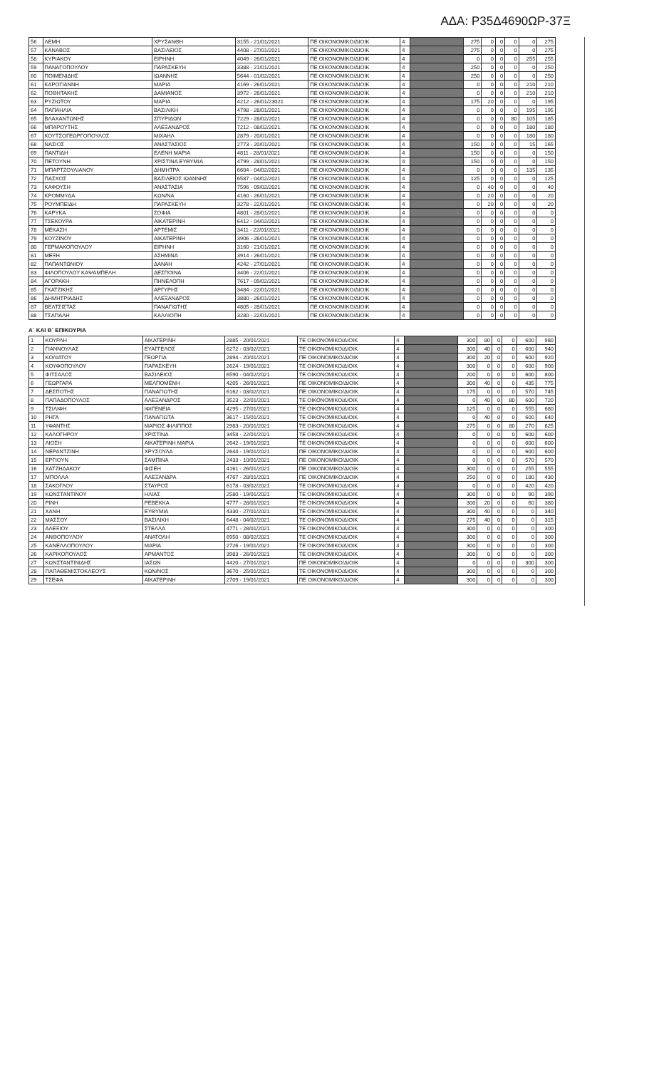ΑΔΑ: Ρ35Δ4690ΩΡ-37Ξ
| 56 | ΛΕΜΗ | ΧΡΥΣΑΝΘΗ | 3155 - 21/01/2021 | ΠΕ ΟΙΚΟΝΟΜΙΚΟ/ΔΙΟΙΚ | 4 | | 275 | 0 | 0 | 0 | 0 | 275 |
| 57 | ΚΑΝΑΒΟΣ | ΒΑΣΙΛΕΙΟΣ | 4408 - 27/01/2021 | ΠΕ ΟΙΚΟΝΟΜΙΚΟ/ΔΙΟΙΚ | 4 | | 275 | 0 | 0 | 0 | 0 | 275 |
| 58 | ΚΥΡΙΑΚΟΥ | ΕΙΡΗΝΗ | 4049 - 26/01/2021 | ΠΕ ΟΙΚΟΝΟΜΙΚΟ/ΔΙΟΙΚ | 4 | | 0 | 0 | 0 | 0 | 255 | 255 |
| 59 | ΠΑΝΑΓΟΠΟΥΛΟΥ | ΠΑΡΑΣΚΕΥΗ | 3388 - 21/01/2021 | ΠΕ ΟΙΚΟΝΟΜΙΚΟ/ΔΙΟΙΚ | 4 | | 250 | 0 | 0 | 0 | 0 | 250 |
| 60 | ΠΟΙΜΕΝΙΔΗΣ | ΙΩΑΝΝΗΣ | 5644 - 01/02/2021 | ΠΕ ΟΙΚΟΝΟΜΙΚΟ/ΔΙΟΙΚ | 4 | | 250 | 0 | 0 | 0 | 0 | 250 |
| 61 | ΚΑΡΟΓΙΑΝΝΗ | ΜΑΡΙΑ | 4169 - 26/01/2021 | ΠΕ ΟΙΚΟΝΟΜΙΚΟ/ΔΙΟΙΚ | 4 | | 0 | 0 | 0 | 0 | 210 | 210 |
| 62 | ΠΟΘΗΤΑΚΗΣ | ΔΑΜΙΑΝΟΣ | 3972 - 26/01/2021 | ΠΕ ΟΙΚΟΝΟΜΙΚΟ/ΔΙΟΙΚ | 4 | | 0 | 0 | 0 | 0 | 210 | 210 |
| 63 | ΡΥΖΙΩΤΟΥ | ΜΑΡΙΑ | 4212 - 26/01/23021 | ΠΕ ΟΙΚΟΝΟΜΙΚΟ/ΔΙΟΙΚ | 4 | | 175 | 20 | 0 | 0 | 0 | 195 |
| 64 | ΠΑΠΑΗΛΙΑ | ΒΑΣΙΛΙΚΗ | 4798 - 28/01/2021 | ΠΕ ΟΙΚΟΝΟΜΙΚΟ/ΔΙΟΙΚ | 4 | | 0 | 0 | 0 | 0 | 195 | 195 |
| 65 | ΒΛΑΧΑΝΤΩΝΗΣ | ΣΠΥΡΙΔΩΝ | 7229 - 28/02/2021 | ΠΕ ΟΙΚΟΝΟΜΙΚΟ/ΔΙΟΙΚ | 4 | | 0 | 0 | 0 | 80 | 105 | 185 |
| 66 | ΜΠΑΡΟΥΤΗΣ | ΑΛΕΞΑΝΔΡΟΣ | 7212 - 08/02/2021 | ΠΕ ΟΙΚΟΝΟΜΙΚΟ/ΔΙΟΙΚ | 4 | | 0 | 0 | 0 | 0 | 180 | 180 |
| 67 | ΚΟΥΤΣΟΓΕΩΡΓΟΠΟΥΛΟΣ | ΜΙΧΑΗΛ | 2879 - 20/01/2021 | ΠΕ ΟΙΚΟΝΟΜΙΚΟ/ΔΙΟΙΚ | 4 | | 0 | 0 | 0 | 0 | 180 | 180 |
| 68 | ΝΑΣΙΟΣ | ΑΝΑΣΤΑΣΙΟΣ | 2773 - 20/01/2021 | ΠΕ ΟΙΚΟΝΟΜΙΚΟ/ΔΙΟΙΚ | 4 | | 150 | 0 | 0 | 0 | 15 | 165 |
| 69 | ΠΑΝΤΙΔΗ | ΕΛΕΝΗ ΜΑΡΙΑ | 4811 - 28/01/2021 | ΠΕ ΟΙΚΟΝΟΜΙΚΟ/ΔΙΟΙΚ | 4 | | 150 | 0 | 0 | 0 | 0 | 150 |
| 70 | ΠΕΤΟΥΝΗ | ΧΡΙΣΤΙΝΑ ΕΥΘΥΜΙΑ | 4799 - 28/01/2021 | ΠΕ ΟΙΚΟΝΟΜΙΚΟ/ΔΙΟΙΚ | 4 | | 150 | 0 | 0 | 0 | 0 | 150 |
| 71 | ΜΠΑΡΤΖΟΥΛΙΑΝΟΥ | ΔΗΜΗΤΡΑ | 6604 - 04/02/2021 | ΠΕ ΟΙΚΟΝΟΜΙΚΟ/ΔΙΟΙΚ | 4 | | 0 | 0 | 0 | 0 | 135 | 135 |
| 72 | ΠΑΣΧΟΣ | ΒΑΣΙΛΕΙΟΣ ΙΩΑΝΝΗΣ | 6587 - 04/02/2021 | ΠΕ ΟΙΚΟΝΟΜΙΚΟ/ΔΙΟΙΚ | 4 | | 125 | 0 | 0 | 0 | 0 | 125 |
| 73 | ΚΑΦΟΥΣΗ | ΑΝΑΣΤΑΣΙΑ | 7596 - 09/02/2021 | ΠΕ ΟΙΚΟΝΟΜΙΚΟ/ΔΙΟΙΚ | 4 | | 0 | 40 | 0 | 0 | 0 | 40 |
| 74 | ΚΡΟΜΜΥΔΑ | ΚΩΝ/ΝΑ | 4160 - 26/01/2021 | ΠΕ ΟΙΚΟΝΟΜΙΚΟ/ΔΙΟΙΚ | 4 | | 0 | 20 | 0 | 0 | 0 | 20 |
| 75 | ΡΟΥΜΠΕΙΔΗ | ΠΑΡΑΣΚΕΥΗ | 3278 - 22/01/2021 | ΠΕ ΟΙΚΟΝΟΜΙΚΟ/ΔΙΟΙΚ | 4 | | 0 | 20 | 0 | 0 | 0 | 20 |
| 76 | ΚΑΡΥΚΑ | ΣΟΦΙΑ | 4801 - 28/01/2021 | ΠΕ ΟΙΚΟΝΟΜΙΚΟ/ΔΙΟΙΚ | 4 | | 0 | 0 | 0 | 0 | 0 | 0 |
| 77 | ΤΣΕΚΟΥΡΑ | ΑΙΚΑΤΕΡΙΝΗ | 6412 - 04/02/2021 | ΠΕ ΟΙΚΟΝΟΜΙΚΟ/ΔΙΟΙΚ | 4 | | 0 | 0 | 0 | 0 | 0 | 0 |
| 78 | ΜΕΚΑΣΗ | ΑΡΤΕΜΙΣ | 3411 - 22/01/2021 | ΠΕ ΟΙΚΟΝΟΜΙΚΟ/ΔΙΟΙΚ | 4 | | 0 | 0 | 0 | 0 | 0 | 0 |
| 79 | ΚΟΥΖΙΝΟΥ | ΑΙΚΑΤΕΡΙΝΗ | 3906 - 26/01/2021 | ΠΕ ΟΙΚΟΝΟΜΙΚΟ/ΔΙΟΙΚ | 4 | | 0 | 0 | 0 | 0 | 0 | 0 |
| 80 | ΓΕΡΜΑΚΟΠΟΥΛΟΥ | ΕΙΡΗΝΗ | 3160 - 21/01/2021 | ΠΕ ΟΙΚΟΝΟΜΙΚΟ/ΔΙΟΙΚ | 4 | | 0 | 0 | 0 | 0 | 0 | 0 |
| 81 | ΜΕΞΗ | ΑΣΗΜΙΝΑ | 3914 - 26/01/2021 | ΠΕ ΟΙΚΟΝΟΜΙΚΟ/ΔΙΟΙΚ | 4 | | 0 | 0 | 0 | 0 | 0 | 0 |
| 82 | ΠΑΠΑΝΤΩΝΙΟΥ | ΔΑΝΑΗ | 4242 - 27/01/2021 | ΠΕ ΟΙΚΟΝΟΜΙΚΟ/ΔΙΟΙΚ | 4 | | 0 | 0 | 0 | 0 | 0 | 0 |
| 83 | ΦΙΛΟΠΟΥΛΟΥ ΚΑΨΑΜΠΕΛΗ | ΔΕΣΠΟΙΝΑ | 3406 - 22/01/2021 | ΠΕ ΟΙΚΟΝΟΜΙΚΟ/ΔΙΟΙΚ | 4 | | 0 | 0 | 0 | 0 | 0 | 0 |
| 84 | ΑΓΟΡΑΚΗ | ΠΗΝΕΛΟΠΗ | 7617 - 09/02/2021 | ΠΕ ΟΙΚΟΝΟΜΙΚΟ/ΔΙΟΙΚ | 4 | | 0 | 0 | 0 | 0 | 0 | 0 |
| 85 | ΓΚΑΤΖΙΚΗΣ | ΑΡΓΥΡΗΣ | 3484 - 22/01/2021 | ΠΕ ΟΙΚΟΝΟΜΙΚΟ/ΔΙΟΙΚ | 4 | | 0 | 0 | 0 | 0 | 0 | 0 |
| 86 | ΔΗΜΗΤΡΙΑΔΗΣ | ΑΛΕΞΑΝΔΡΟΣ | 3880 - 26/01/2021 | ΠΕ ΟΙΚΟΝΟΜΙΚΟ/ΔΙΟΙΚ | 4 | | 0 | 0 | 0 | 0 | 0 | 0 |
| 87 | ΒΕΛΤΣΙΣΤΑΣ | ΠΑΝΑΓΙΩΤΗΣ | 4805 - 28/01/2021 | ΠΕ ΟΙΚΟΝΟΜΙΚΟ/ΔΙΟΙΚ | 4 | | 0 | 0 | 0 | 0 | 0 | 0 |
| 88 | ΤΣΑΠΑΛΗ | ΚΑΛΛΙΟΠΗ | 3280 - 22/01/2021 | ΠΕ ΟΙΚΟΝΟΜΙΚΟ/ΔΙΟΙΚ | 4 | | 0 | 0 | 0 | 0 | 0 | 0 |
Α΄ ΚΑΙ Β΄ ΕΠΙΚΟΥΡΙΑ
| 1 | ΚΟΥΡΛΗ | ΑΙΚΑΤΕΡΙΝΗ | 2885 - 20/01/2021 | ΤΕ ΟΙΚΟΝΟΜΙΚΟ/ΔΙΟΙΚ | 4 | | 300 | 80 | 0 | 0 | 600 | 980 |
| 2 | ΓΙΑΝΝΟΥΛΑΣ | ΕΥΑΓΓΕΛΟΣ | 6272 - 03/02/2021 | ΤΕ ΟΙΚΟΝΟΜΙΚΟ/ΔΙΟΙΚ | 4 | | 300 | 40 | 0 | 0 | 600 | 940 |
| 3 | ΚΟΛΙΑΤΟΥ | ΓΕΩΡΓΙΑ | 2894 - 20/01/2021 | ΠΕ ΟΙΚΟΝΟΜΙΚΟ/ΔΙΟΙΚ | 4 | | 300 | 20 | 0 | 0 | 600 | 920 |
| 4 | ΚΟΥΦΟΠΟΥΛΟΥ | ΠΑΡΑΣΚΕΥΗ | 2624 - 19/01/2021 | ΤΕ ΟΙΚΟΝΟΜΙΚΟ/ΔΙΟΙΚ | 4 | | 300 | 0 | 0 | 0 | 600 | 900 |
| 5 | ΦΙΤΣΑΛΟΣ | ΒΑΣΙΛΕΙΟΣ | 6590 - 04/02/2021 | ΤΕ ΟΙΚΟΝΟΜΙΚΟ/ΔΙΟΙΚ | 4 | | 200 | 0 | 0 | 0 | 600 | 800 |
| 6 | ΓΕΩΡΓΑΡΑ | ΜΕΛΠΟΜΕΝΗ | 4205 - 26/01/2021 | ΠΕ ΟΙΚΟΝΟΜΙΚΟ/ΔΙΟΙΚ | 4 | | 300 | 40 | 0 | 0 | 435 | 775 |
| 7 | ΔΕΣΠΟΤΗΣ | ΠΑΝΑΓΙΩΤΗΣ | 6162 - 03/02/2021 | ΠΕ ΟΙΚΟΝΟΜΙΚΟ/ΔΙΟΙΚ | 4 | | 175 | 0 | 0 | 0 | 570 | 745 |
| 8 | ΠΑΠΑΔΟΠΟΥΛΟΣ | ΑΛΕΞΑΝΔΡΟΣ | 3523 - 22/01/2021 | ΤΕ ΟΙΚΟΝΟΜΙΚΟ/ΔΙΟΙΚ | 4 | | 0 | 40 | 0 | 80 | 600 | 720 |
| 9 | ΤΣΙΛΙΦΗ | ΙΦΙΓΕΝΕΙΑ | 4295 - 27/01/2021 | ΤΕ ΟΙΚΟΝΟΜΙΚΟ/ΔΙΟΙΚ | 4 | | 125 | 0 | 0 | 0 | 555 | 680 |
| 10 | ΡΗΓΑ | ΠΑΝΑΓΙΩΤΑ | 3617 - 15/01/2021 | ΤΕ ΟΙΚΟΝΟΜΙΚΟ/ΔΙΟΙΚ | 4 | | 0 | 40 | 0 | 0 | 600 | 640 |
| 11 | ΥΦΑΝΤΗΣ | ΜΑΡΙΟΣ ΦΙΛΙΠΠΟΣ | 2983 - 20/01/2021 | ΤΕ ΟΙΚΟΝΟΜΙΚΟ/ΔΙΟΙΚ | 4 | | 275 | 0 | 0 | 80 | 270 | 625 |
| 12 | ΚΑΛΟΓΗΡΟΥ | ΧΡΙΣΤΙΝΑ | 3458 - 22/01/2021 | ΤΕ ΟΙΚΟΝΟΜΙΚΟ/ΔΙΟΙΚ | 4 | | 0 | 0 | 0 | 0 | 600 | 600 |
| 13 | ΛΙΟΣΗ | ΑΙΚΑΤΕΡΙΝΗ ΜΑΡΙΑ | 2642 - 19/01/2021 | ΤΕ ΟΙΚΟΝΟΜΙΚΟ/ΔΙΟΙΚ | 4 | | 0 | 0 | 0 | 0 | 600 | 600 |
| 14 | ΝΕΡΑΝΤΖΙΝΗ | ΧΡΥΣΟΥΛΑ | 2644 - 19/01/2021 | ΠΕ ΟΙΚΟΝΟΜΙΚΟ/ΔΙΟΙΚ | 4 | | 0 | 0 | 0 | 0 | 600 | 600 |
| 15 | ΕΡΓΙΟΥΝ | ΣΑΜΠΙΝΑ | 2433 - 10/01/2021 | ΠΕ ΟΙΚΟΝΟΜΙΚΟ/ΔΙΟΙΚ | 4 | | 0 | 0 | 0 | 0 | 570 | 570 |
| 16 | ΧΑΤΖΗΔΑΚΟΥ | ΦΙΣΕΗ | 4161 - 26/01/2021 | ΠΕ ΟΙΚΟΝΟΜΙΚΟ/ΔΙΟΙΚ | 4 | | 300 | 0 | 0 | 0 | 255 | 555 |
| 17 | ΜΠΟΛΛΑ | ΑΛΕΞΑΝΔΡΑ | 4767 - 28/01/2021 | ΠΕ ΟΙΚΟΝΟΜΙΚΟ/ΔΙΟΙΚ | 4 | | 250 | 0 | 0 | 0 | 180 | 430 |
| 18 | ΣΑΚΟΓΛΟΥ | ΣΤΑΥΡΟΣ | 6178 - 03/02/2021 | ΤΕ ΟΙΚΟΝΟΜΙΚΟ/ΔΙΟΙΚ | 4 | | 0 | 0 | 0 | 0 | 420 | 420 |
| 19 | ΚΩΝΣΤΑΝΤΙΝΟΥ | ΗΛΙΑΣ | 2580 - 19/01/2021 | ΤΕ ΟΙΚΟΝΟΜΙΚΟ/ΔΙΟΙΚ | 4 | | 300 | 0 | 0 | 0 | 90 | 390 |
| 20 | ΡΙΝΗ | ΡΕΒΕΚΚΑ | 4777 - 28/01/2021 | ΤΕ ΟΙΚΟΝΟΜΙΚΟ/ΔΙΟΙΚ | 4 | | 300 | 20 | 0 | 0 | 60 | 380 |
| 21 | ΧΑΝΗ | ΕΥΘΥΜΙΑ | 4330 - 27/01/2021 | ΤΕ ΟΙΚΟΝΟΜΙΚΟ/ΔΙΟΙΚ | 4 | | 300 | 40 | 0 | 0 | 0 | 340 |
| 22 | ΜΑΣΣΟΥ | ΒΑΣΙΛΙΚΗ | 6448 - 04/02/2021 | ΤΕ ΟΙΚΟΝΟΜΙΚΟ/ΔΙΟΙΚ | 4 | | 275 | 40 | 0 | 0 | 0 | 315 |
| 23 | ΑΛΕΞΙΟΥ | ΣΤΕΛΛΑ | 4771 - 28/01/2021 | ΤΕ ΟΙΚΟΝΟΜΙΚΟ/ΔΙΟΙΚ | 4 | | 300 | 0 | 0 | 0 | 0 | 300 |
| 24 | ΑΝΘΟΠΟΥΛΟΥ | ΑΝΑΤΟΛΗ | 6950 - 08/02/2021 | ΤΕ ΟΙΚΟΝΟΜΙΚΟ/ΔΙΟΙΚ | 4 | | 300 | 0 | 0 | 0 | 0 | 300 |
| 25 | ΚΑΝΕΛΛΟΠΟΥΛΟΥ | ΜΑΡΙΑ | 2726 - 19/01/2021 | ΤΕ ΟΙΚΟΝΟΜΙΚΟ/ΔΙΟΙΚ | 4 | | 300 | 0 | 0 | 0 | 0 | 300 |
| 26 | ΚΑΡΙΚΟΠΟΥΛΟΣ | ΑΡΜΑΝΤΟΣ | 3983 - 26/01/2021 | ΤΕ ΟΙΚΟΝΟΜΙΚΟ/ΔΙΟΙΚ | 4 | | 300 | 0 | 0 | 0 | 0 | 300 |
| 27 | ΚΩΝΣΤΑΝΤΙΝΙΔΗΣ | ΙΑΣΩΝ | 4420 - 27/01/2021 | ΠΕ ΟΙΚΟΝΟΜΙΚΟ/ΔΙΟΙΚ | 4 | | 0 | 0 | 0 | 0 | 300 | 300 |
| 28 | ΠΑΠΑΘΕΜΙΣΤΟΚΛΕΟΥΣ | ΚΩΝ/ΝΟΣ | 3670 - 25/01/2021 | ΤΕ ΟΙΚΟΝΟΜΙΚΟ/ΔΙΟΙΚ | 4 | | 300 | 0 | 0 | 0 | 0 | 300 |
| 29 | ΤΣΕΦΑ | ΑΙΚΑΤΕΡΙΝΗ | 2709 - 19/01/2021 | ΠΕ ΟΙΚΟΝΟΜΙΚΟ/ΔΙΟΙΚ | 4 | | 300 | 0 | 0 | 0 | 0 | 300 |